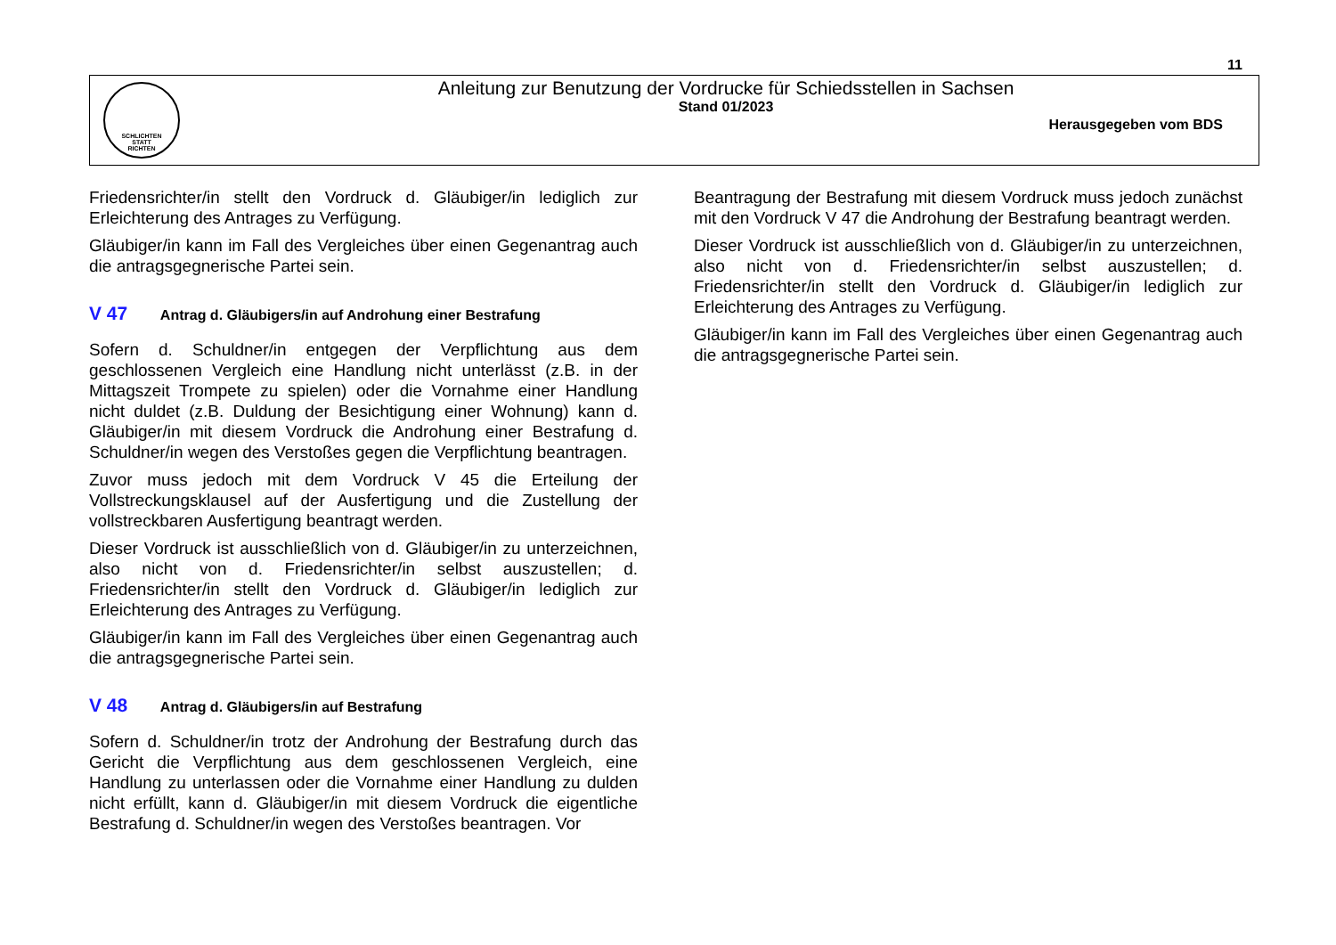11
SCHLICHTEN
STATT
RICHTEN
Anleitung zur Benutzung der Vordrucke für Schiedsstellen in Sachsen
Stand 01/2023
Herausgegeben vom BDS
Friedensrichter/in stellt den Vordruck d. Gläubiger/in lediglich zur Erleichterung des Antrages zu Verfügung.
Gläubiger/in kann im Fall des Vergleiches über einen Gegenantrag auch die antragsgegnerische Partei sein.
V 47 Antrag d. Gläubigers/in auf Androhung einer Bestrafung
Sofern d. Schuldner/in entgegen der Verpflichtung aus dem geschlossenen Vergleich eine Handlung nicht unterlässt (z.B. in der Mittagszeit Trompete zu spielen) oder die Vornahme einer Handlung nicht duldet (z.B. Duldung der Besichtigung einer Wohnung) kann d. Gläubiger/in mit diesem Vordruck die Androhung einer Bestrafung d. Schuldner/in wegen des Verstoßes gegen die Verpflichtung beantragen.
Zuvor muss jedoch mit dem Vordruck V 45 die Erteilung der Vollstreckungsklausel auf der Ausfertigung und die Zustellung der vollstreckbaren Ausfertigung beantragt werden.
Dieser Vordruck ist ausschließlich von d. Gläubiger/in zu unterzeichnen, also nicht von d. Friedensrichter/in selbst auszustellen; d. Friedensrichter/in stellt den Vordruck d. Gläubiger/in lediglich zur Erleichterung des Antrages zu Verfügung.
Gläubiger/in kann im Fall des Vergleiches über einen Gegenantrag auch die antragsgegnerische Partei sein.
V 48 Antrag d. Gläubigers/in auf Bestrafung
Sofern d. Schuldner/in trotz der Androhung der Bestrafung durch das Gericht die Verpflichtung aus dem geschlossenen Vergleich, eine Handlung zu unterlassen oder die Vornahme einer Handlung zu dulden nicht erfüllt, kann d. Gläubiger/in mit diesem Vordruck die eigentliche Bestrafung d. Schuldner/in wegen des Verstoßes beantragen. Vor
Beantragung der Bestrafung mit diesem Vordruck muss jedoch zunächst mit den Vordruck V 47 die Androhung der Bestrafung beantragt werden.
Dieser Vordruck ist ausschließlich von d. Gläubiger/in zu unterzeichnen, also nicht von d. Friedensrichter/in selbst auszustellen; d. Friedensrichter/in stellt den Vordruck d. Gläubiger/in lediglich zur Erleichterung des Antrages zu Verfügung.
Gläubiger/in kann im Fall des Vergleiches über einen Gegenantrag auch die antragsgegnerische Partei sein.